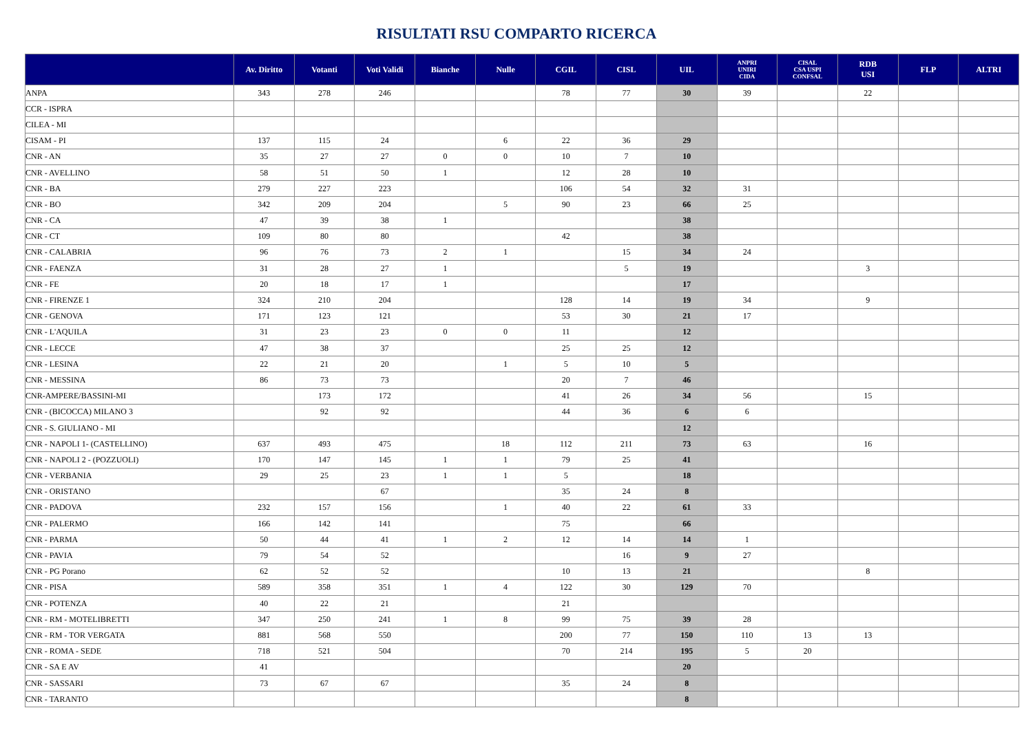RISULTATI RSU COMPARTO RICERCA
| | Av. Diritto | Votanti | Voti Validi | Bianche | Nulle | CGIL | CISL | UIL | ANPRI UNIRI CIDA | CISAL CSA USPI CONFSAL | RDB USI | FLP | ALTRI |
| --- | --- | --- | --- | --- | --- | --- | --- | --- | --- | --- | --- | --- | --- |
| ANPA | 343 | 278 | 246 | | | 78 | 77 | 30 | 39 | | 22 | | |
| CCR - ISPRA | | | | | | | | | | | | | |
| CILEA - MI | | | | | | | | | | | | | |
| CISAM - PI | 137 | 115 | 24 | | 6 | 22 | 36 | 29 | | | | | |
| CNR - AN | 35 | 27 | 27 | 0 | 0 | 10 | 7 | 10 | | | | | |
| CNR - AVELLINO | 58 | 51 | 50 | 1 | | 12 | 28 | 10 | | | | | |
| CNR - BA | 279 | 227 | 223 | | | 106 | 54 | 32 | 31 | | | | |
| CNR - BO | 342 | 209 | 204 | | 5 | 90 | 23 | 66 | 25 | | | | |
| CNR - CA | 47 | 39 | 38 | 1 | | | | 38 | | | | | |
| CNR - CT | 109 | 80 | 80 | | | 42 | | 38 | | | | | |
| CNR - CALABRIA | 96 | 76 | 73 | 2 | 1 | | 15 | 34 | 24 | | | | |
| CNR - FAENZA | 31 | 28 | 27 | 1 | | | 5 | 19 | | | 3 | | |
| CNR - FE | 20 | 18 | 17 | 1 | | | | 17 | | | | | |
| CNR - FIRENZE 1 | 324 | 210 | 204 | | | 128 | 14 | 19 | 34 | | 9 | | |
| CNR - GENOVA | 171 | 123 | 121 | | | 53 | 30 | 21 | 17 | | | | |
| CNR - L'AQUILA | 31 | 23 | 23 | 0 | 0 | 11 | | 12 | | | | | |
| CNR - LECCE | 47 | 38 | 37 | | | 25 | 25 | 12 | | | | | |
| CNR - LESINA | 22 | 21 | 20 | | 1 | 5 | 10 | 5 | | | | | |
| CNR - MESSINA | 86 | 73 | 73 | | | 20 | 7 | 46 | | | | | |
| CNR-AMPERE/BASSINI-MI | | 173 | 172 | | | 41 | 26 | 34 | 56 | | 15 | | |
| CNR - (BICOCCA) MILANO 3 | | 92 | 92 | | | 44 | 36 | 6 | 6 | | | | |
| CNR - S. GIULIANO - MI | | | | | | | | 12 | | | | | |
| CNR - NAPOLI 1- (CASTELLINO) | 637 | 493 | 475 | | 18 | 112 | 211 | 73 | 63 | | 16 | | |
| CNR - NAPOLI 2 - (POZZUOLI) | 170 | 147 | 145 | 1 | 1 | 79 | 25 | 41 | | | | | |
| CNR - VERBANIA | 29 | 25 | 23 | 1 | 1 | 5 | | 18 | | | | | |
| CNR - ORISTANO | | | 67 | | | 35 | 24 | 8 | | | | | |
| CNR - PADOVA | 232 | 157 | 156 | | 1 | 40 | 22 | 61 | 33 | | | | |
| CNR - PALERMO | 166 | 142 | 141 | | | 75 | | 66 | | | | | |
| CNR - PARMA | 50 | 44 | 41 | 1 | 2 | 12 | 14 | 14 | 1 | | | | |
| CNR - PAVIA | 79 | 54 | 52 | | | | 16 | 9 | 27 | | | | |
| CNR - PG Porano | 62 | 52 | 52 | | | 10 | 13 | 21 | | | 8 | | |
| CNR - PISA | 589 | 358 | 351 | 1 | 4 | 122 | 30 | 129 | 70 | | | | |
| CNR - POTENZA | 40 | 22 | 21 | | | 21 | | | | | | | |
| CNR - RM - MOTELIBRETTI | 347 | 250 | 241 | 1 | 8 | 99 | 75 | 39 | 28 | | | | |
| CNR - RM - TOR VERGATA | 881 | 568 | 550 | | | 200 | 77 | 150 | 110 | 13 | 13 | | |
| CNR - ROMA - SEDE | 718 | 521 | 504 | | | 70 | 214 | 195 | 5 | 20 | | | |
| CNR - SA E AV | 41 | | | | | | | 20 | | | | | |
| CNR - SASSARI | 73 | 67 | 67 | | | 35 | 24 | 8 | | | | | |
| CNR - TARANTO | | | | | | | | 8 | | | | | |